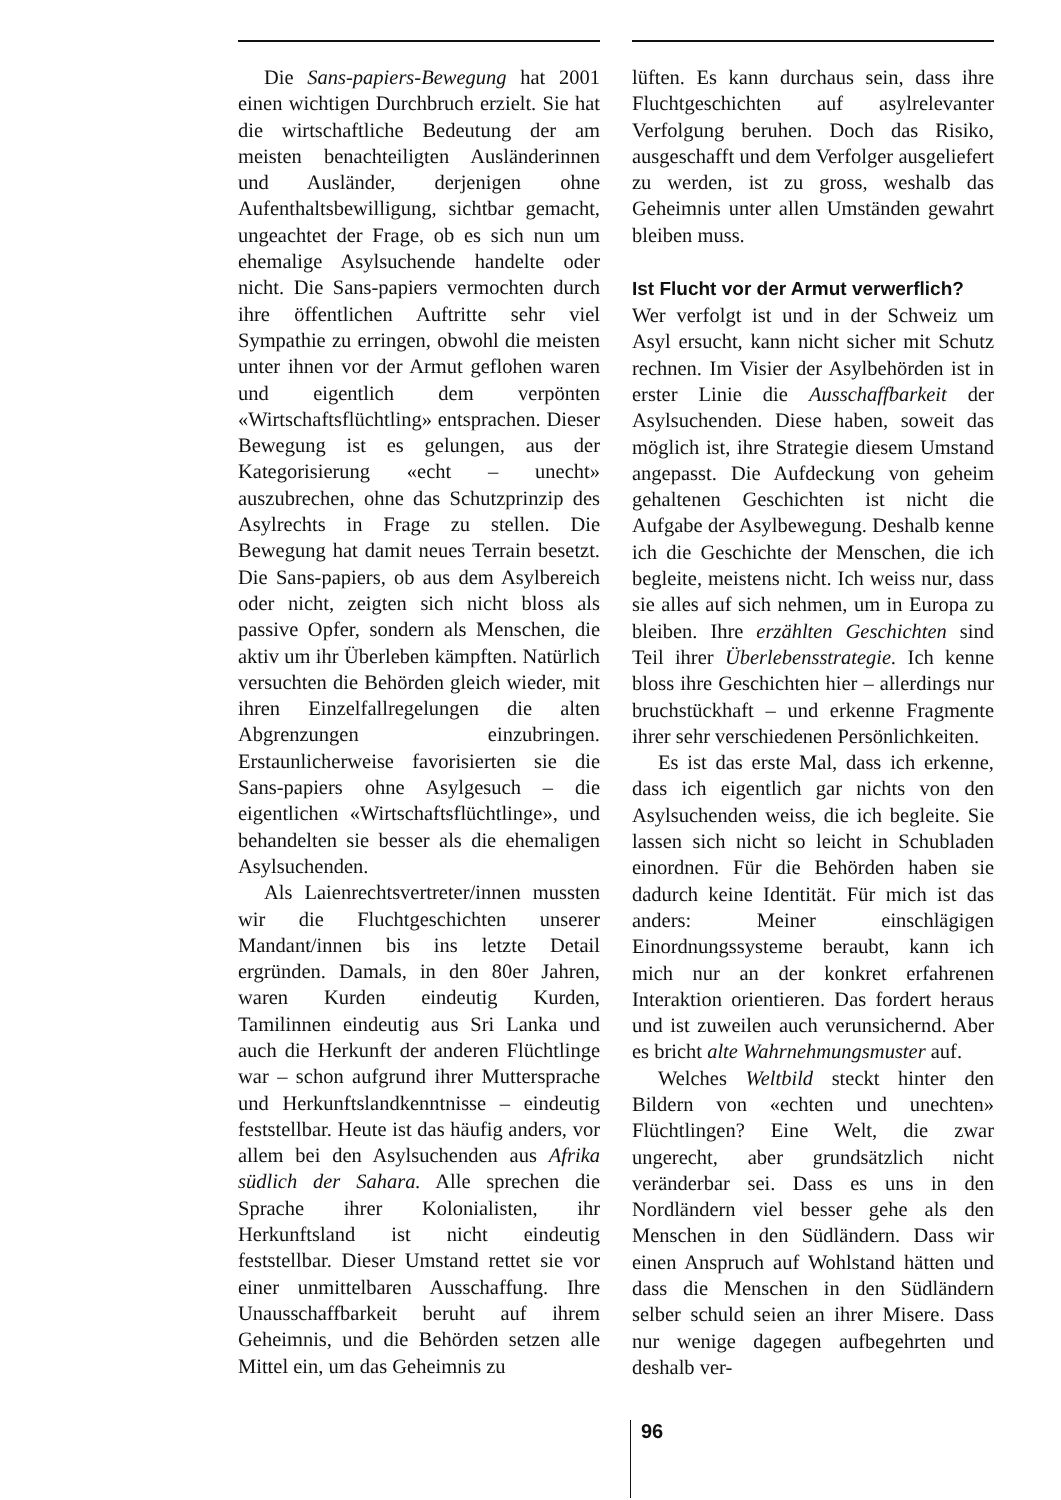Die Sans-papiers-Bewegung hat 2001 einen wichtigen Durchbruch erzielt. Sie hat die wirtschaftliche Bedeutung der am meisten benachteiligten Ausländerinnen und Ausländer, derjenigen ohne Aufenthaltsbewilligung, sichtbar gemacht, ungeachtet der Frage, ob es sich nun um ehemalige Asylsuchende handelte oder nicht. Die Sans-papiers vermochten durch ihre öffentlichen Auftritte sehr viel Sympathie zu erringen, obwohl die meisten unter ihnen vor der Armut geflohen waren und eigentlich dem verpönten «Wirtschaftsflüchtling» entsprachen. Dieser Bewegung ist es gelungen, aus der Kategorisierung «echt – unecht» auszubrechen, ohne das Schutzprinzip des Asylrechts in Frage zu stellen. Die Bewegung hat damit neues Terrain besetzt. Die Sans-papiers, ob aus dem Asylbereich oder nicht, zeigten sich nicht bloss als passive Opfer, sondern als Menschen, die aktiv um ihr Überleben kämpften. Natürlich versuchten die Behörden gleich wieder, mit ihren Einzelfallregelungen die alten Abgrenzungen einzubringen. Erstaunlicherweise favorisierten sie die Sans-papiers ohne Asylgesuch – die eigentlichen «Wirtschaftsflüchtlinge», und behandelten sie besser als die ehemaligen Asylsuchenden.
Als Laienrechtsvertreter/innen mussten wir die Fluchtgeschichten unserer Mandant/innen bis ins letzte Detail ergründen. Damals, in den 80er Jahren, waren Kurden eindeutig Kurden, Tamilinnen eindeutig aus Sri Lanka und auch die Herkunft der anderen Flüchtlinge war – schon aufgrund ihrer Muttersprache und Herkunftslandkenntnisse – eindeutig feststellbar. Heute ist das häufig anders, vor allem bei den Asylsuchenden aus Afrika südlich der Sahara. Alle sprechen die Sprache ihrer Kolonialisten, ihr Herkunftsland ist nicht eindeutig feststellbar. Dieser Umstand rettet sie vor einer unmittelbaren Ausschaffung. Ihre Unausschaffbarkeit beruht auf ihrem Geheimnis, und die Behörden setzen alle Mittel ein, um das Geheimnis zu
lüften. Es kann durchaus sein, dass ihre Fluchtgeschichten auf asylrelevanter Verfolgung beruhen. Doch das Risiko, ausgeschafft und dem Verfolger ausgeliefert zu werden, ist zu gross, weshalb das Geheimnis unter allen Umständen gewahrt bleiben muss.
Ist Flucht vor der Armut verwerflich?
Wer verfolgt ist und in der Schweiz um Asyl ersucht, kann nicht sicher mit Schutz rechnen. Im Visier der Asylbehörden ist in erster Linie die Ausschaffbarkeit der Asylsuchenden. Diese haben, soweit das möglich ist, ihre Strategie diesem Umstand angepasst. Die Aufdeckung von geheim gehaltenen Geschichten ist nicht die Aufgabe der Asylbewegung. Deshalb kenne ich die Geschichte der Menschen, die ich begleite, meistens nicht. Ich weiss nur, dass sie alles auf sich nehmen, um in Europa zu bleiben. Ihre erzählten Geschichten sind Teil ihrer Überlebensstrategie. Ich kenne bloss ihre Geschichten hier – allerdings nur bruchstückhaft – und erkenne Fragmente ihrer sehr verschiedenen Persönlichkeiten.
Es ist das erste Mal, dass ich erkenne, dass ich eigentlich gar nichts von den Asylsuchenden weiss, die ich begleite. Sie lassen sich nicht so leicht in Schubladen einordnen. Für die Behörden haben sie dadurch keine Identität. Für mich ist das anders: Meiner einschlägigen Einordnungssysteme beraubt, kann ich mich nur an der konkret erfahrenen Interaktion orientieren. Das fordert heraus und ist zuweilen auch verunsichernd. Aber es bricht alte Wahrnehmungsmuster auf.
Welches Weltbild steckt hinter den Bildern von «echten und unechten» Flüchtlingen? Eine Welt, die zwar ungerecht, aber grundsätzlich nicht veränderbar sei. Dass es uns in den Nordländern viel besser gehe als den Menschen in den Südländern. Dass wir einen Anspruch auf Wohlstand hätten und dass die Menschen in den Südländern selber schuld seien an ihrer Misere. Dass nur wenige dagegen aufbegehrten und deshalb ver-
96